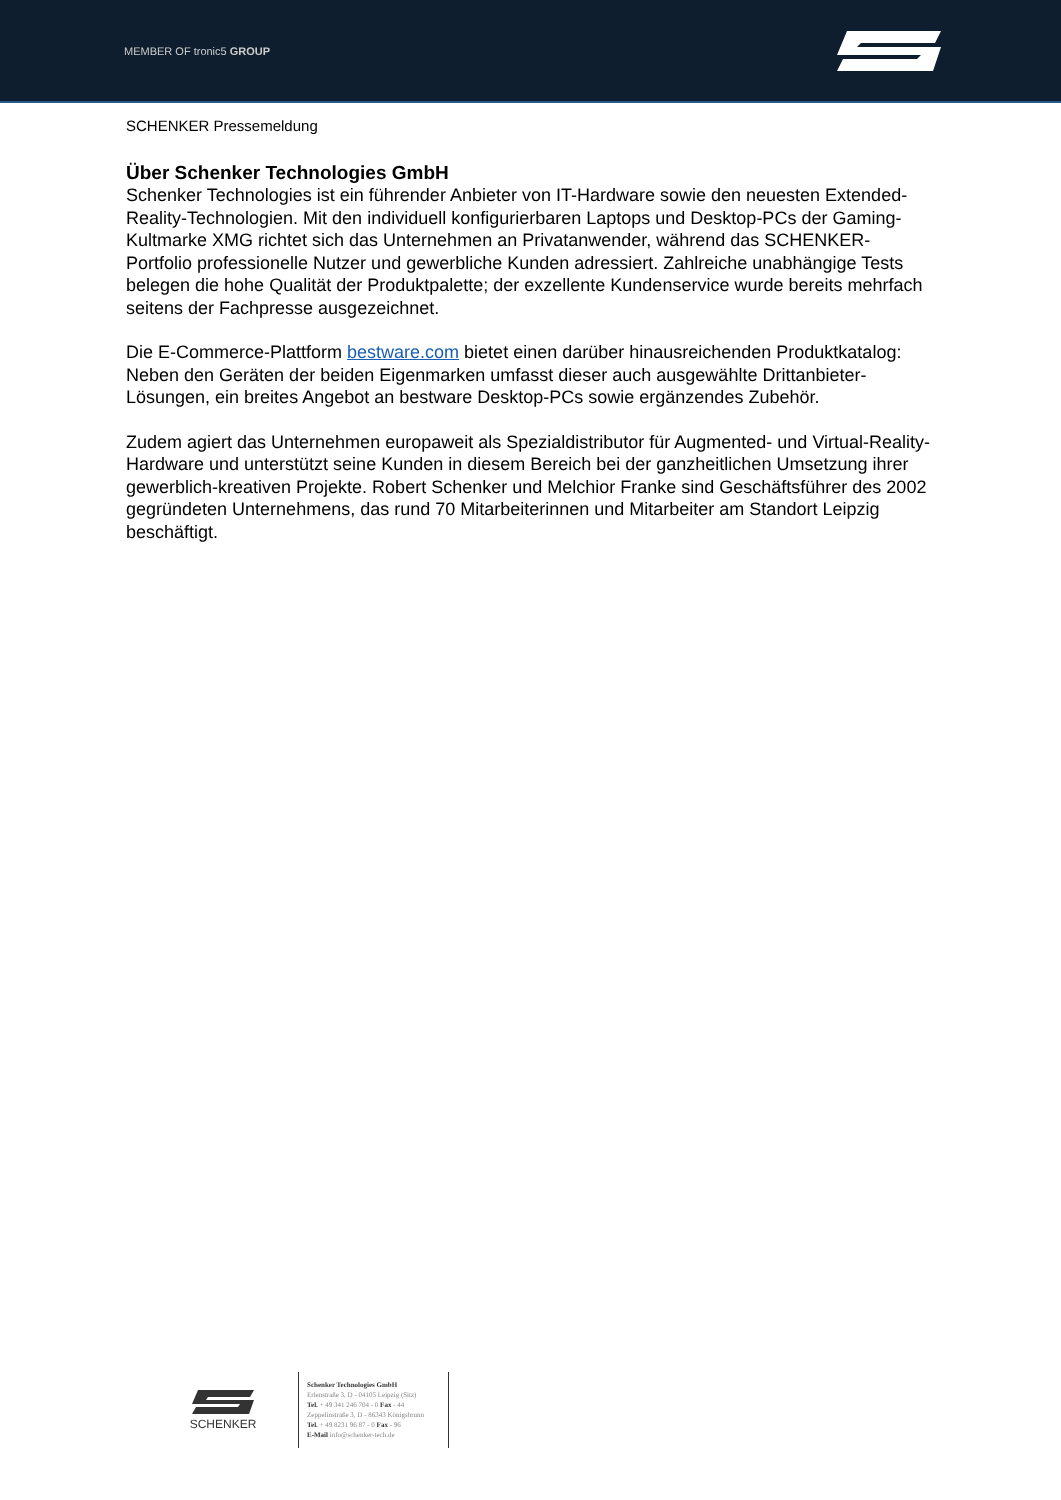MEMBER OF tronic5 GROUP
SCHENKER Pressemeldung
Über Schenker Technologies GmbH
Schenker Technologies ist ein führender Anbieter von IT-Hardware sowie den neuesten Extended-Reality-Technologien. Mit den individuell konfigurierbaren Laptops und Desktop-PCs der Gaming-Kultmarke XMG richtet sich das Unternehmen an Privatanwender, während das SCHENKER-Portfolio professionelle Nutzer und gewerbliche Kunden adressiert. Zahlreiche unabhängige Tests belegen die hohe Qualität der Produktpalette; der exzellente Kundenservice wurde bereits mehrfach seitens der Fachpresse ausgezeichnet.
Die E-Commerce-Plattform bestware.com bietet einen darüber hinausreichenden Produktkatalog: Neben den Geräten der beiden Eigenmarken umfasst dieser auch ausgewählte Drittanbieter-Lösungen, ein breites Angebot an bestware Desktop-PCs sowie ergänzendes Zubehör.
Zudem agiert das Unternehmen europaweit als Spezialdistributor für Augmented- und Virtual-Reality-Hardware und unterstützt seine Kunden in diesem Bereich bei der ganzheitlichen Umsetzung ihrer gewerblich-kreativen Projekte. Robert Schenker und Melchior Franke sind Geschäftsführer des 2002 gegründeten Unternehmens, das rund 70 Mitarbeiterinnen und Mitarbeiter am Standort Leipzig beschäftigt.
SCHENKER
Schenker Technologies GmbH
Erlenstraße 3, D - 04105 Leipzig (Sitz)
Tel. + 49 341 246 704 - 0 Fax - 44
Zeppelinstraße 3, D - 86343 Königsbrunn
Tel. + 49 8231 96 87 - 0 Fax - 96
E-Mail info@schenker-tech.de